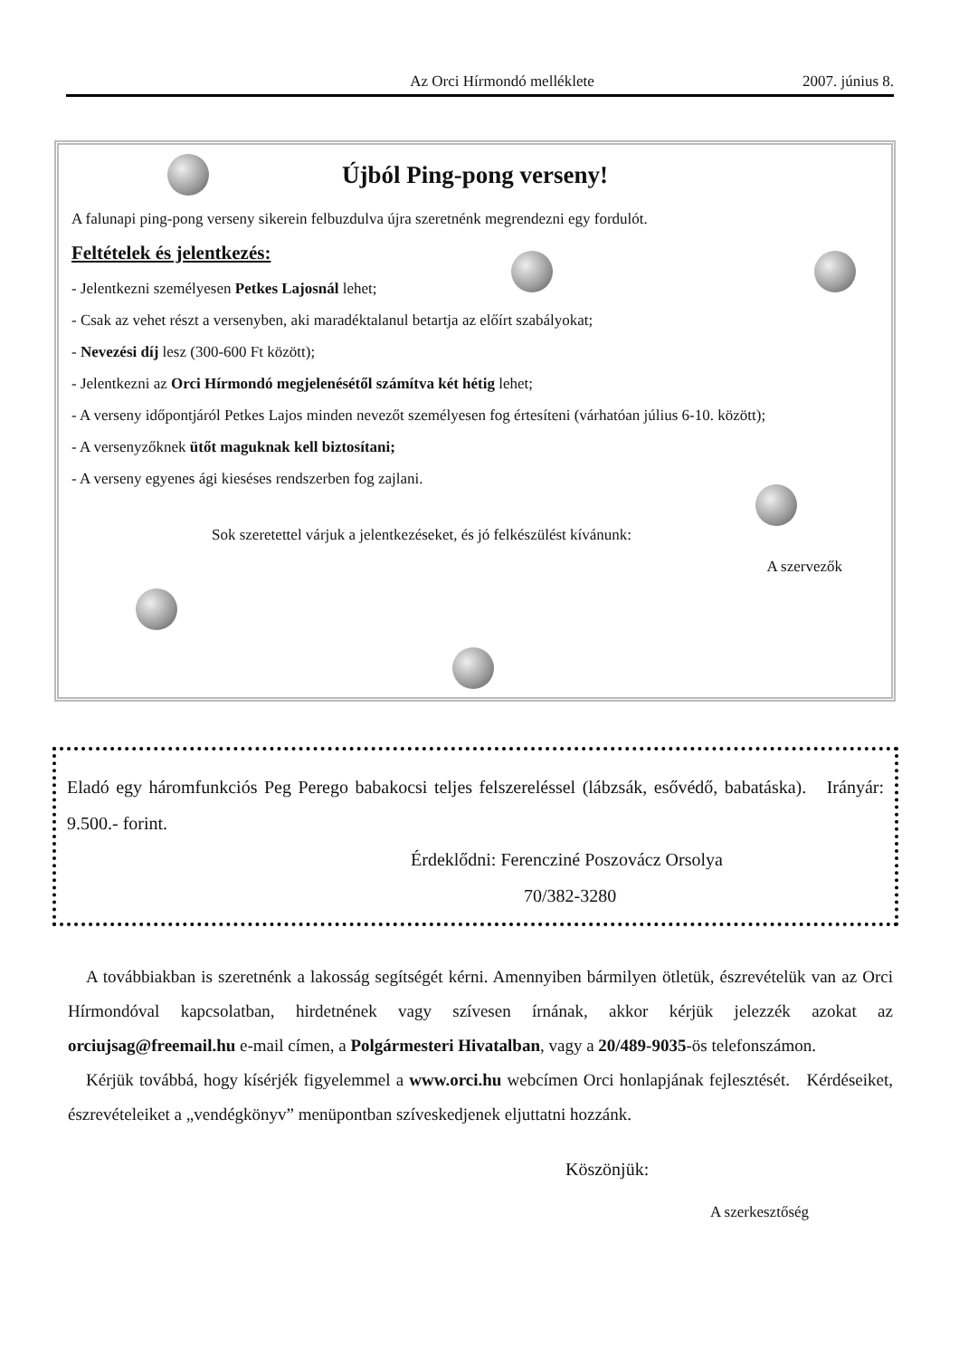Az Orci Hírmondó melléklete 2007. június 8.
Újból Ping-pong verseny!
A falunapi ping-pong verseny sikerein felbuzdulva újra szeretnénk megrendezni egy fordulót.
Feltételek és jelentkezés:
- Jelentkezni személyesen Petkes Lajosnál lehet;
- Csak az vehet részt a versenyben, aki maradéktalanul betartja az előírt szabályokat;
- Nevezési díj lesz (300-600 Ft között);
- Jelentkezni az Orci Hírmondó megjelenésétől számítva két hétig lehet;
- A verseny időpontjáról Petkes Lajos minden nevezőt személyesen fog értesíteni (várhatóan július 6-10. között);
- A versenyzőknek ütőt maguknak kell biztosítani;
- A verseny egyenes ági kieséses rendszerben fog zajlani.
Sok szeretettel várjuk a jelentkezéseket, és jó felkészülést kívánunk:
A szervezők
Eladó egy háromfunkciós Peg Perego babakocsi teljes felszereléssel (lábzsák, esővédő, babatáska). Irányár: 9.500.- forint.
Érdeklődni: Ferencziné Poszovácz Orsolya
70/382-3280
A továbbiakban is szeretnénk a lakosság segítségét kérni. Amennyiben bármilyen ötletük, észrevételük van az Orci Hírmondóval kapcsolatban, hirdetnének vagy szívesen írnának, akkor kérjük jelezzék azokat az orciujsag@freemail.hu e-mail címen, a Polgármesteri Hivatalban, vagy a 20/489-9035-ös telefonszámon.
Kérjük továbbá, hogy kísérjék figyelemmel a www.orci.hu webcímen Orci honlapjának fejlesztését. Kérdéseiket, észrevételeiket a „vendégkönyv” menüpontban szíveskedjenek eljuttatni hozzánk.
Köszönjük:
A szerkesztőség